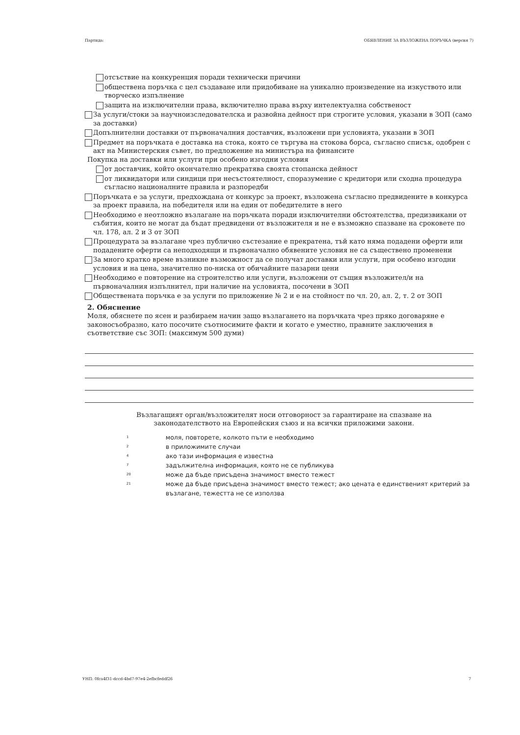Партида: ОБЯВЛЕНИЕ ЗА ВЪЗЛОЖЕНА ПОРЪЧКА (версия 7)
отсъствие на конкуренция поради технически причини
обществена поръчка с цел създаване или придобиване на уникално произведение на изкуството или творческо изпълнение
защита на изключителни права, включително права върху интелектуална собственост
За услуги/стоки за научноизследователска и развойна дейност при строгите условия, указани в ЗОП (само за доставки)
Допълнителни доставки от първоначалния доставчик, възложени при условията, указани в ЗОП
Предмет на поръчката е доставка на стока, която се търгува на стокова борса, съгласно списък, одобрен с акт на Министерския съвет, по предложение на министъра на финансите
Покупка на доставки или услуги при особено изгодни условия
от доставчик, който окончателно прекратява своята стопанска дейност
от ликвидатори или синдици при несъстоятелност, споразумение с кредитори или сходна процедура съгласно националните правила и разпоредби
Поръчката е за услуги, предхождана от конкурс за проект, възложена съгласно предвидените в конкурса за проект правила, на победителя или на един от победителите в него
Необходимо е неотложно възлагане на поръчката поради изключителни обстоятелства, предизвикани от събития, които не могат да бъдат предвидени от възложителя и не е възможно спазване на сроковете по чл. 178, ал. 2 и 3 от ЗОП
Процедурата за възлагане чрез публично състезание е прекратена, тъй като няма подадени оферти или подадените оферти са неподходящи и първоначално обявените условия не са съществено променени
За много кратко време възникне възможност да се получат доставки или услуги, при особено изгодни условия и на цена, значително по-ниска от обичайните пазарни цени
Необходимо е повторение на строителство или услуги, възложени от същия възложител/и на първоначалния изпълнител, при наличие на условията, посочени в ЗОП
Обществената поръчка е за услуги по приложение № 2 и е на стойност по чл. 20, ал. 2, т. 2 от ЗОП
2. Обяснение
Моля, обяснете по ясен и разбираем начин защо възлагането на поръчката чрез пряко договаряне е законосъобразно, като посочите съотносимите факти и когато е уместно, правните заключения в съответствие със ЗОП: (максимум 500 думи)
Възлагащият орган/възложителят носи отговорност за гарантиране на спазване на законодателството на Европейския съюз и на всички приложими закони.
<sup>1</sup> моля, повторете, колкото пъти е необходимо
<sup>2</sup> в приложимите случаи
<sup>4</sup> ако тази информация е известна
<sup>7</sup> задължителна информация, която не се публикува
<sup>20</sup> може да бъде присъдена значимост вместо тежест
<sup>21</sup> може да бъде присъдена значимост вместо тежест; ако цената е единственият критерий за възлагане, тежестта не се използва
УНП: 0fca4f31-dccd-4bd7-97e4-2efbcfeddf26 7